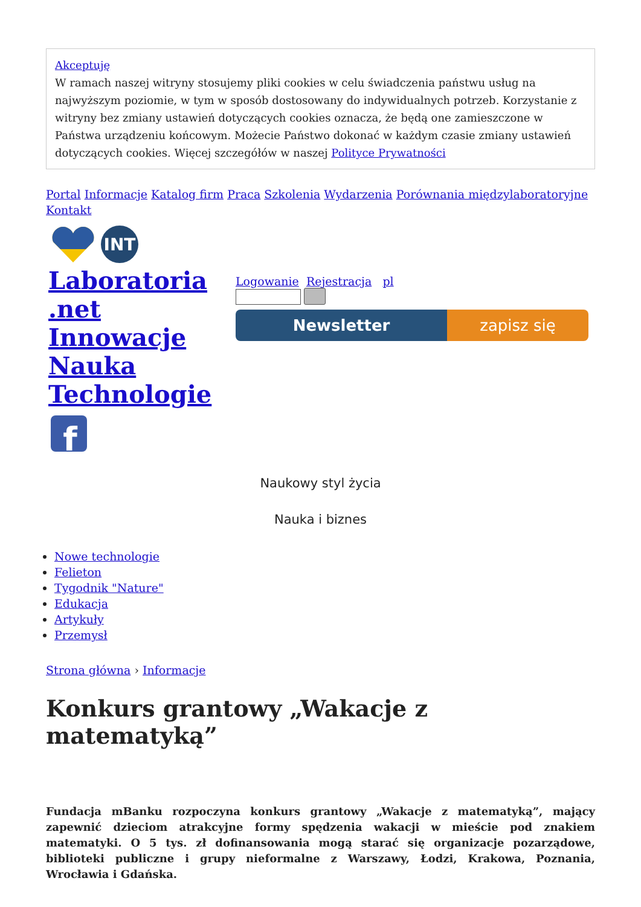Akceptuję
W ramach naszej witryny stosujemy pliki cookies w celu świadczenia państwu usług na najwyższym poziomie, w tym w sposób dostosowany do indywidualnych potrzeb. Korzystanie z witryny bez zmiany ustawień dotyczących cookies oznacza, że będą one zamieszczone w Państwa urządzeniu końcowym. Możecie Państwo dokonać w każdym czasie zmiany ustawień dotyczących cookies. Więcej szczegółów w naszej Polityce Prywatności
Portal Informacje Katalog firm Praca Szkolenia Wydarzenia Porównania międzylaboratoryjne Kontakt
INT
Laboratoria .net Innowacje Nauka Technologie
Logowanie Rejestracja pl
Newsletter zapisz się
f
Naukowy styl życia
Nauka i biznes
Nowe technologie
Felieton
Tygodnik "Nature"
Edukacja
Artykuły
Przemysł
Strona główna › Informacje
Konkurs grantowy „Wakacje z matematyką”
Fundacja mBanku rozpoczyna konkurs grantowy „Wakacje z matematyką”, mający zapewnić dzieciom atrakcyjne formy spędzenia wakacji w mieście pod znakiem matematyki. O 5 tys. zł dofinansowania mogą starać się organizacje pozarządowe, biblioteki publiczne i grupy nieformalne z Warszawy, Łodzi, Krakowa, Poznania, Wrocławia i Gdańska.